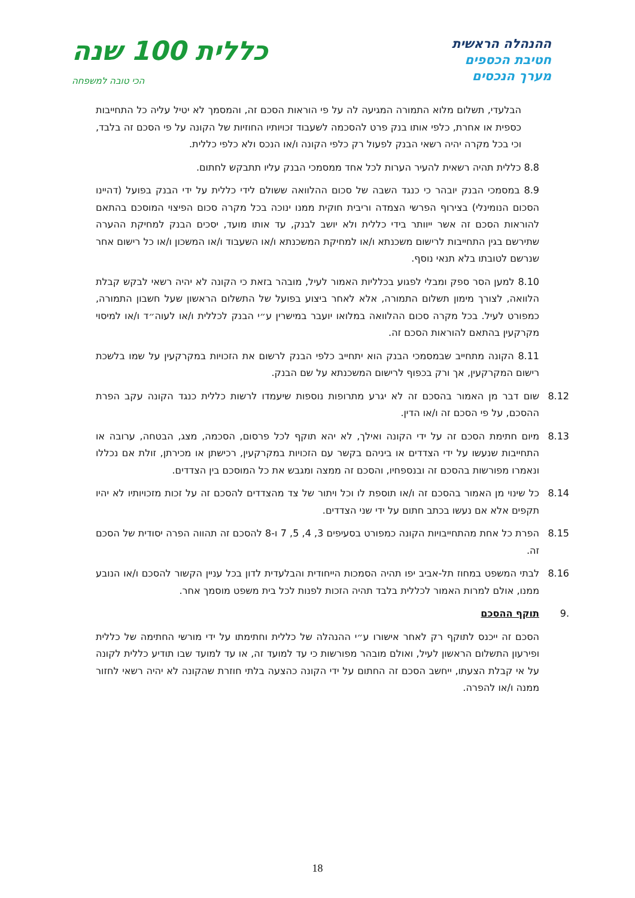ההנהלה הראשית
חטיבת הכספים
מערך הנכסים
כללית 100 שנה
הכי טובה למשפחה
הבלעדי, תשלום מלוא התמורה המגיעה לה על פי הוראות הסכם זה, והמסמך לא יטיל עליה כל התחייבות כספית או אחרת, כלפי אותו בנק פרט להסכמה לשעבוד זכויותיו החוזיות של הקונה על פי הסכם זה בלבד, וכי בכל מקרה יהיה רשאי הבנק לפעול רק כלפי הקונה ו/או הנכס ולא כלפי כללית.
8.8 כללית תהיה רשאית להעיר הערות לכל אחד ממסמכי הבנק עליו תתבקש לחתום.
8.9 במסמכי הבנק יובהר כי כנגד השבה של סכום ההלוואה ששולם לידי כללית על ידי הבנק בפועל (דהיינו הסכום הנומינלי) בצירוף הפרשי הצמדה וריבית חוקית ממנו ינוכה בכל מקרה סכום הפיצוי המוסכם בהתאם להוראות הסכם זה אשר ייוותר בידי כללית ולא יושב לבנק, עד אותו מועד, יסכים הבנק למחיקת ההערה שתירשם בגין התחייבות לרישום משכנתא ו/או למחיקת המשכנתא ו/או השעבוד ו/או המשכון ו/או כל רישום אחר שנרשם לטובתו בלא תנאי נוסף.
8.10 למען הסר ספק ומבלי לפגוע בכלליות האמור לעיל, מובהר בזאת כי הקונה לא יהיה רשאי לבקש קבלת הלוואה, לצורך מימון תשלום התמורה, אלא לאחר ביצוע בפועל של התשלום הראשון שעל חשבון התמורה, כמפורט לעיל. בכל מקרה סכום ההלוואה במלואו יועבר במישרין ע״י הבנק לכללית ו/או לעוה״ד ו/או למיסוי מקרקעין בהתאם להוראות הסכם זה.
8.11 הקונה מתחייב שבמסמכי הבנק הוא יתחייב כלפי הבנק לרשום את הזכויות במקרקעין על שמו בלשכת רישום המקרקעין, אך ורק בכפוף לרישום המשכנתא על שם הבנק.
8.12 שום דבר מן האמור בהסכם זה לא יגרע מתרופות נוספות שיעמדו לרשות כללית כנגד הקונה עקב הפרת ההסכם, על פי הסכם זה ו/או הדין.
8.13 מיום חתימת הסכם זה על ידי הקונה ואילך, לא יהא תוקף לכל פרסום, הסכמה, מצג, הבטחה, ערובה או התחייבות שנעשו על ידי הצדדים או ביניהם בקשר עם הזכויות במקרקעין, רכישתן או מכירתן, זולת אם נכללו ונאמרו מפורשות בהסכם זה ובנספחיו, והסכם זה ממצה ומגבש את כל המוסכם בין הצדדים.
8.14 כל שינוי מן האמור בהסכם זה ו/או תוספת לו וכל ויתור של צד מהצדדים להסכם זה על זכות מזכויותיו לא יהיו תקפים אלא אם נעשו בכתב חתום על ידי שני הצדדים.
8.15 הפרת כל אחת מהתחייבויות הקונה כמפורט בסעיפים 3, 4, 5, 7 ו-8 להסכם זה תהווה הפרה יסודית של הסכם זה.
8.16 לבתי המשפט במחוז תל-אביב יפו תהיה הסמכות הייחודית והבלעדית לדון בכל עניין הקשור להסכם ו/או הנובע ממנו, אולם למרות האמור לכללית בלבד תהיה הזכות לפנות לכל בית משפט מוסמך אחר.
.9 תוקף ההסכם
הסכם זה ייכנס לתוקף רק לאחר אישורו ע״י ההנהלה של כללית וחתימתו על ידי מורשי החתימה של כללית ופירעון התשלום הראשון לעיל, ואולם מובהר מפורשות כי עד למועד זה, או עד למועד שבו תודיע כללית לקונה על אי קבלת הצעתו, ייחשב הסכם זה החתום על ידי הקונה כהצעה בלתי חוזרת שהקונה לא יהיה רשאי לחזור ממנה ו/או להפרה.
18